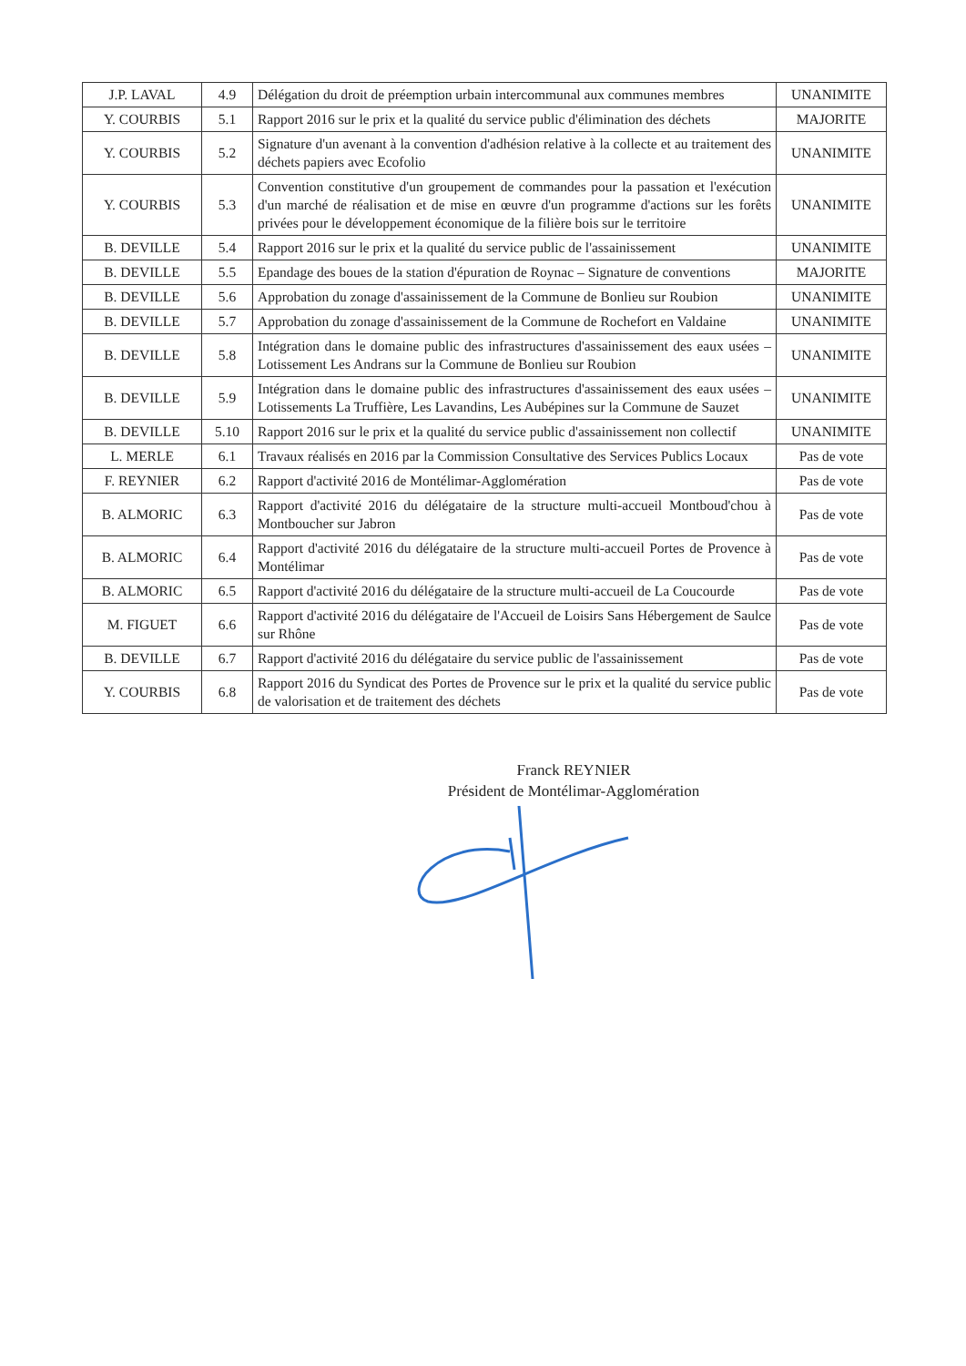| J.P. LAVAL | 4.9 | Délégation du droit de préemption urbain intercommunal aux communes membres | UNANIMITE |
| Y. COURBIS | 5.1 | Rapport 2016 sur le prix et la qualité du service public d'élimination des déchets | MAJORITE |
| Y. COURBIS | 5.2 | Signature d'un avenant à la convention d'adhésion relative à la collecte et au traitement des déchets papiers avec Ecofolio | UNANIMITE |
| Y. COURBIS | 5.3 | Convention constitutive d'un groupement de commandes pour la passation et l'exécution d'un marché de réalisation et de mise en œuvre d'un programme d'actions sur les forêts privées pour le développement économique de la filière bois sur le territoire | UNANIMITE |
| B. DEVILLE | 5.4 | Rapport 2016 sur le prix et la qualité du service public de l'assainissement | UNANIMITE |
| B. DEVILLE | 5.5 | Epandage des boues de la station d'épuration de Roynac – Signature de conventions | MAJORITE |
| B. DEVILLE | 5.6 | Approbation du zonage d'assainissement de la Commune de Bonlieu sur Roubion | UNANIMITE |
| B. DEVILLE | 5.7 | Approbation du zonage d'assainissement de la Commune de Rochefort en Valdaine | UNANIMITE |
| B. DEVILLE | 5.8 | Intégration dans le domaine public des infrastructures d'assainissement des eaux usées – Lotissement Les Andrans sur la Commune de Bonlieu sur Roubion | UNANIMITE |
| B. DEVILLE | 5.9 | Intégration dans le domaine public des infrastructures d'assainissement des eaux usées – Lotissements La Truffière, Les Lavandins, Les Aubépines sur la Commune de Sauzet | UNANIMITE |
| B. DEVILLE | 5.10 | Rapport 2016 sur le prix et la qualité du service public d'assainissement non collectif | UNANIMITE |
| L. MERLE | 6.1 | Travaux réalisés en 2016 par la Commission Consultative des Services Publics Locaux | Pas de vote |
| F. REYNIER | 6.2 | Rapport d'activité 2016 de Montélimar-Agglomération | Pas de vote |
| B. ALMORIC | 6.3 | Rapport d'activité 2016 du délégataire de la structure multi-accueil Montboud'chou à Montboucher sur Jabron | Pas de vote |
| B. ALMORIC | 6.4 | Rapport d'activité 2016 du délégataire de la structure multi-accueil Portes de Provence à Montélimar | Pas de vote |
| B. ALMORIC | 6.5 | Rapport d'activité 2016 du délégataire de la structure multi-accueil de La Coucourde | Pas de vote |
| M. FIGUET | 6.6 | Rapport d'activité 2016 du délégataire de l'Accueil de Loisirs Sans Hébergement de Saulce sur Rhône | Pas de vote |
| B. DEVILLE | 6.7 | Rapport d'activité 2016 du délégataire du service public de l'assainissement | Pas de vote |
| Y. COURBIS | 6.8 | Rapport 2016 du Syndicat des Portes de Provence sur le prix et la qualité du service public de valorisation et de traitement des déchets | Pas de vote |
Franck REYNIER
Président de Montélimar-Agglomération